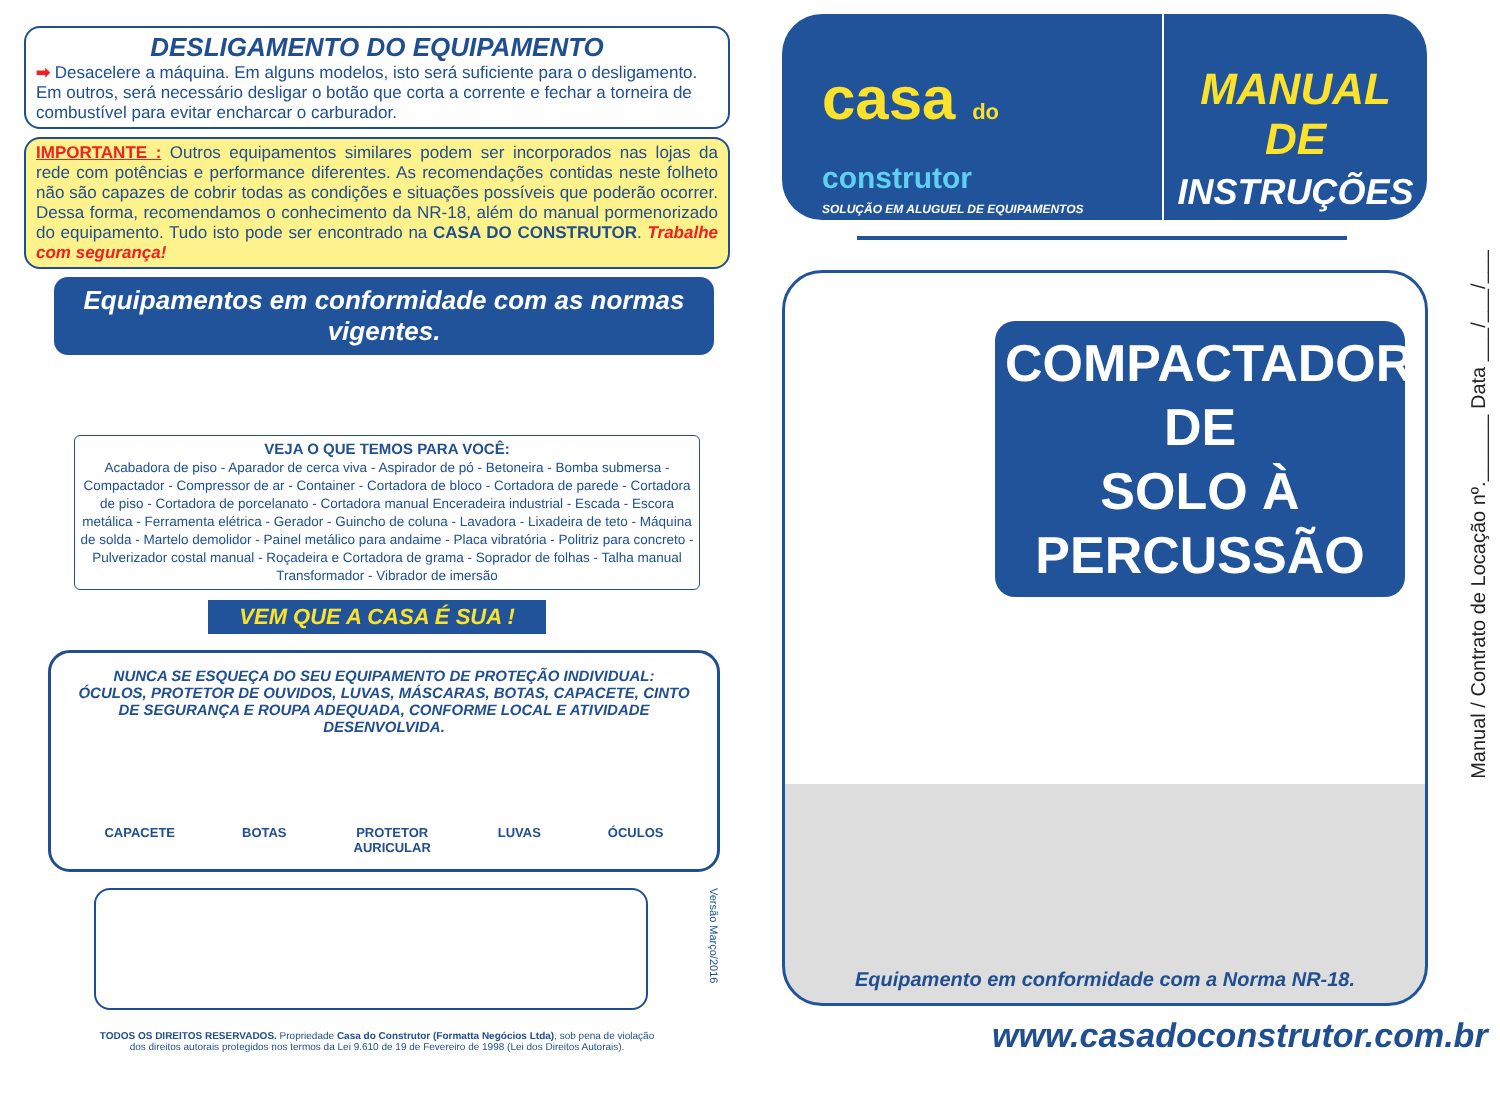DESLIGAMENTO DO EQUIPAMENTO
➡ Desacelere a máquina. Em alguns modelos, isto será suficiente para o desligamento. Em outros, será necessário desligar o botão que corta a corrente e fechar a torneira de combustível para evitar encharcar o carburador.
IMPORTANTE : Outros equipamentos similares podem ser incorporados nas lojas da rede com potências e performance diferentes. As recomendações contidas neste folheto não são capazes de cobrir todas as condições e situações possíveis que poderão ocorrer. Dessa forma, recomendamos o conhecimento da NR-18, além do manual pormenorizado do equipamento. Tudo isto pode ser encontrado na CASA DO CONSTRUTOR. Trabalhe com segurança!
Equipamentos em conformidade com as normas vigentes.
VEJA O QUE TEMOS PARA VOCÊ:
Acabadora de piso - Aparador de cerca viva - Aspirador de pó - Betoneira - Bomba submersa - Compactador - Compressor de ar - Container - Cortadora de bloco - Cortadora de parede - Cortadora de piso - Cortadora de porcelanato - Cortadora manual Enceradeira industrial - Escada - Escora metálica - Ferramenta elétrica - Gerador - Guincho de coluna - Lavadora - Lixadeira de teto - Máquina de solda - Martelo demolidor - Painel metálico para andaime - Placa vibratória - Politriz para concreto - Pulverizador costal manual - Roçadeira e Cortadora de grama - Soprador de folhas - Talha manual Transformador - Vibrador de imersão
VEM QUE A CASA É SUA !
NUNCA SE ESQUEÇA DO SEU EQUIPAMENTO DE PROTEÇÃO INDIVIDUAL:
ÓCULOS, PROTETOR DE OUVIDOS, LUVAS, MÁSCARAS, BOTAS, CAPACETE, CINTO DE SEGURANÇA E ROUPA ADEQUADA, CONFORME LOCAL E ATIVIDADE DESENVOLVIDA.
CAPACETE BOTAS PROTETOR
AURICULAR LUVAS ÓCULOS
Versão Março/2016
TODOS OS DIREITOS RESERVADOS. Propriedade Casa do Construtor (Formatta Negócios Ltda), sob pena de violação
dos direitos autorais protegidos nos termos da Lei 9.610 de 19 de Fevereiro de 1998 (Lei dos Direitos Autorais).
casa do
construtor
SOLUÇÃO EM ALUGUEL DE EQUIPAMENTOS
MANUAL DE
INSTRUÇÕES
COMPACTADOR DE
SOLO À PERCUSSÃO
Equipamento em conformidade com a Norma NR-18.
www.casadoconstrutor.com.br
Manual / Contrato de Locação nº.______ Data ___/___/___